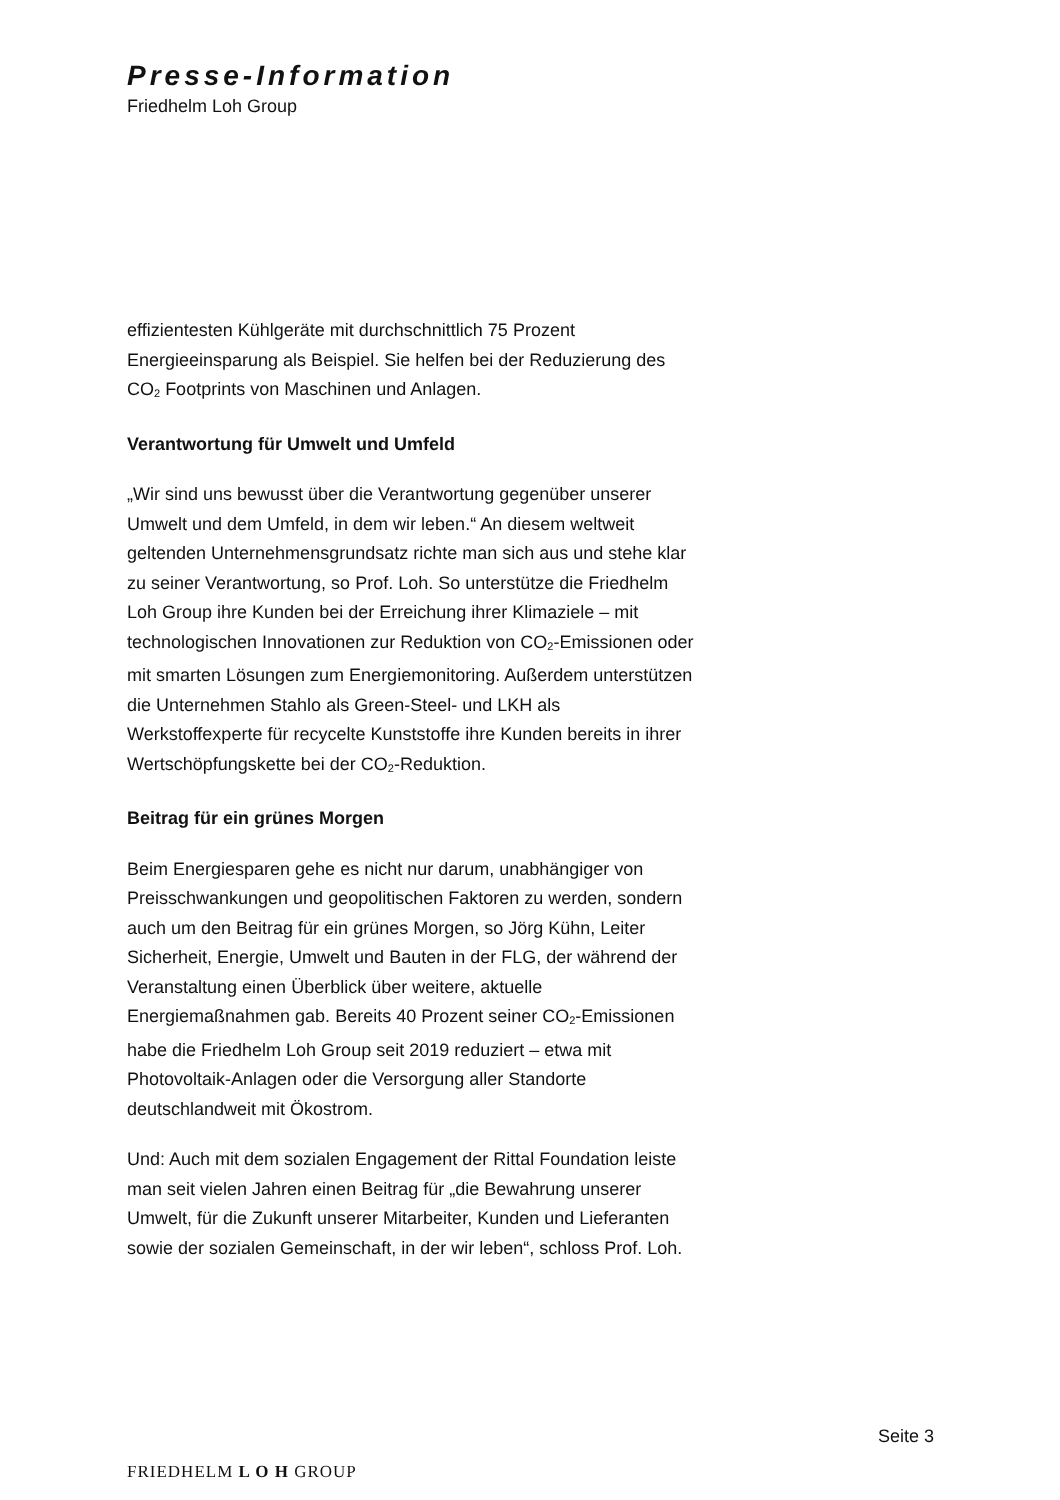Presse-Information
Friedhelm Loh Group
effizientesten Kühlgeräte mit durchschnittlich 75 Prozent Energieeinsparung als Beispiel. Sie helfen bei der Reduzierung des CO<sub>2</sub> Footprints von Maschinen und Anlagen.
Verantwortung für Umwelt und Umfeld
„Wir sind uns bewusst über die Verantwortung gegenüber unserer Umwelt und dem Umfeld, in dem wir leben.“ An diesem weltweit geltenden Unternehmensgrundsatz richte man sich aus und stehe klar zu seiner Verantwortung, so Prof. Loh. So unterstütze die Friedhelm Loh Group ihre Kunden bei der Erreichung ihrer Klimaziele – mit technologischen Innovationen zur Reduktion von CO<sub>2</sub>-Emissionen oder mit smarten Lösungen zum Energiemonitoring. Außerdem unterstützen die Unternehmen Stahlo als Green-Steel- und LKH als Werkstoffexperte für recycelte Kunststoffe ihre Kunden bereits in ihrer Wertschöpfungskette bei der CO<sub>2</sub>-Reduktion.
Beitrag für ein grünes Morgen
Beim Energiesparen gehe es nicht nur darum, unabhängiger von Preisschwankungen und geopolitischen Faktoren zu werden, sondern auch um den Beitrag für ein grünes Morgen, so Jörg Kühn, Leiter Sicherheit, Energie, Umwelt und Bauten in der FLG, der während der Veranstaltung einen Überblick über weitere, aktuelle Energiemaßnahmen gab. Bereits 40 Prozent seiner CO<sub>2</sub>-Emissionen habe die Friedhelm Loh Group seit 2019 reduziert – etwa mit Photovoltaik-Anlagen oder die Versorgung aller Standorte deutschlandweit mit Ökostrom.
Und: Auch mit dem sozialen Engagement der Rittal Foundation leiste man seit vielen Jahren einen Beitrag für „die Bewahrung unserer Umwelt, für die Zukunft unserer Mitarbeiter, Kunden und Lieferanten sowie der sozialen Gemeinschaft, in der wir leben“, schloss Prof. Loh.
Seite 3
FRIEDHELM L O H GROUP